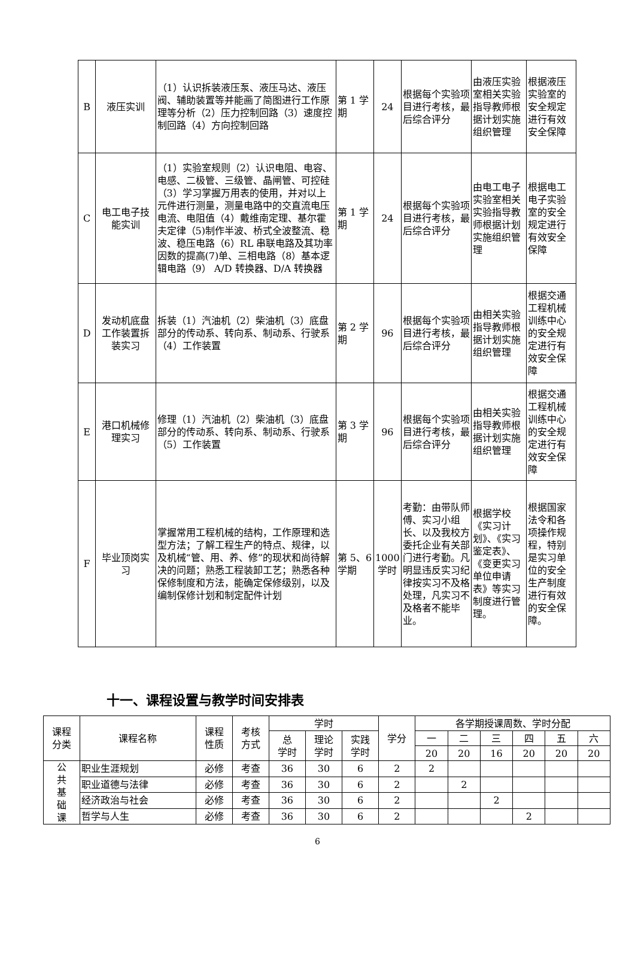| B | 液压实训 | （1）认识拆装液压泵、液压马达、液压阀、辅助装置等并能画了简图进行工作原理等分析（2）压力控制回路（3）速度控制回路（4）方向控制回路 | 第 1 学期 | 24 | 根据每个实验项目进行考核，最后综合评分 | 由液压实验室相关实验指导教师根据计划实施组织管理 | 根据液压实验室的安全规定进行有效安全保障 |
| C | 电工电子技能实训 | （1）实验室规则（2）认识电阻、电容、电感、二极管、三级管、晶闸管、可控硅（3）学习掌握万用表的使用，并对以上元件进行测量，测量电路中的交直流电压电流、电阻值（4）戴维南定理、基尔霍夫定律（5)制作半波、桥式全波整流、稳波、稳压电路（6）RL 串联电路及其功率因数的提高(7)单、三相电路（8）基本逻辑电路（9） A/D 转换器、D/A 转换器 | 第 1 学期 | 24 | 根据每个实验项目进行考核，最后综合评分 | 由电工电子实验室相关实验指导教师根据计划实施组织管理 | 根据电工电子实验室的安全规定进行有效安全保障 |
| D | 发动机底盘工作装置拆装实习 | 拆装（1）汽油机（2）柴油机（3）底盘部分的传动系、转向系、制动系、行驶系（4）工作装置 | 第 2 学期 | 96 | 根据每个实验项目进行考核，最后综合评分 | 由相关实验指导教师根据计划实施组织管理 | 根据交通工程机械训练中心的安全规定进行有效安全保障 |
| E | 港口机械修理实习 | 修理（1）汽油机（2）柴油机（3）底盘部分的传动系、转向系、制动系、行驶系（5）工作装置 | 第 3 学期 | 96 | 根据每个实验项目进行考核，最后综合评分 | 由相关实验指导教师根据计划实施组织管理 | 根据交通工程机械训练中心的安全规定进行有效安全保障 |
| F | 毕业顶岗实习 | 掌握常用工程机械的结构，工作原理和选型方法；了解工程生产的特点、规律，以及机械“管、用、养、修”的现状和尚待解决的问题；熟悉工程装卸工艺；熟悉各种保修制度和方法，能确定保修级别，以及编制保修计划和制定配件计划 | 第 5、6 学期 | 1000 学时 | 考勤：由带队师傅、实习小组长、以及我校方委托企业有关部门进行考勤。凡明显违反实习纪律按实习不及格处理，凡实习不及格者不能毕业。 | 根据学校《实习计划》、《实习鉴定表》、《变更实习单位申请表》等实习制度进行管理。 | 根据国家法令和各项操作规程，特别是实习单位的安全生产制度进行有效的安全保障。 |
十一、课程设置与教学时间安排表
| 课程 分类 | 课程名称 | 课程 性质 | 考核 方式 | 学时 | | | 学分 | 各学期授课周数、学时分配 | | | | | |
| --- | --- | --- | --- | --- | --- | --- | --- | --- | --- | --- | --- | --- | --- |
| | | | | 总 学时 | 理论 学时 | 实践 学时 | | 一 | 二 | 三 | 四 | 五 | 六 |
| | | | | | | | | 20 | 20 | 16 | 20 | 20 | 20 |
| 公 共 基 础 课 | 职业生涯规划 | 必修 | 考查 | 36 | 30 | 6 | 2 | 2 | | | | | |
| | 职业道德与法律 | 必修 | 考查 | 36 | 30 | 6 | 2 | | 2 | | | | |
| | 经济政治与社会 | 必修 | 考查 | 36 | 30 | 6 | 2 | | | 2 | | | |
| | 哲学与人生 | 必修 | 考查 | 36 | 30 | 6 | 2 | | | | 2 | | |
6